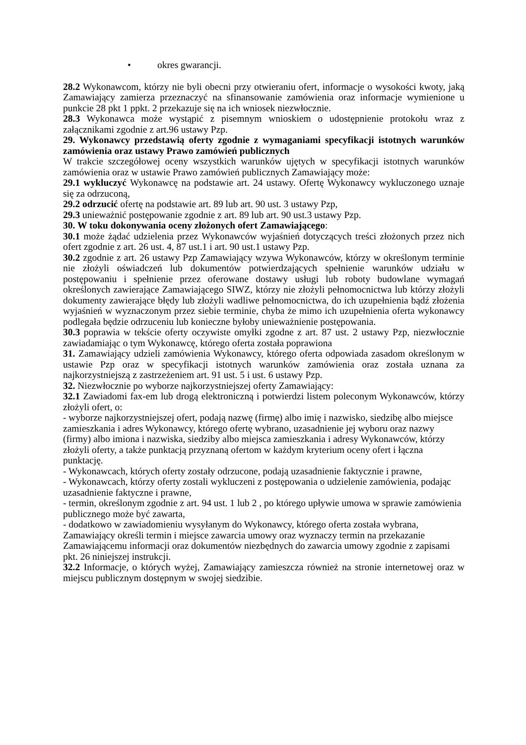• okres gwarancji.
28.2 Wykonawcom, którzy nie byli obecni przy otwieraniu ofert, informacje o wysokości kwoty, jaką Zamawiający zamierza przeznaczyć na sfinansowanie zamówienia oraz informacje wymienione u punkcie 28 pkt 1 ppkt. 2 przekazuje się na ich wniosek niezwłocznie.
28.3 Wykonawca może wystąpić z pisemnym wnioskiem o udostępnienie protokołu wraz z załącznikami zgodnie z art.96 ustawy Pzp.
29. Wykonawcy przedstawią oferty zgodnie z wymaganiami specyfikacji istotnych warunków zamówienia oraz ustawy Prawo zamówień publicznych
W trakcie szczegółowej oceny wszystkich warunków ujętych w specyfikacji istotnych warunków zamówienia oraz w ustawie Prawo zamówień publicznych Zamawiający może:
29.1 wykluczyć Wykonawcę na podstawie art. 24 ustawy. Ofertę Wykonawcy wykluczonego uznaje się za odrzuconą,
29.2 odrzucić ofertę na podstawie art. 89 lub art. 90 ust. 3 ustawy Pzp,
29.3 unieważnić postępowanie zgodnie z art. 89 lub art. 90 ust.3 ustawy Pzp.
30. W toku dokonywania oceny złożonych ofert Zamawiającego:
30.1 może żądać udzielenia przez Wykonawców wyjaśnień dotyczących treści złożonych przez nich ofert zgodnie z art. 26 ust. 4, 87 ust.1 i art. 90 ust.1 ustawy Pzp.
30.2 zgodnie z art. 26 ustawy Pzp Zamawiający wzywa Wykonawców, którzy w określonym terminie nie złożyli oświadczeń lub dokumentów potwierdzających spełnienie warunków udziału w postępowaniu i spełnienie przez oferowane dostawy usługi lub roboty budowlane wymagań określonych zawierające Zamawiającego SIWZ, którzy nie złożyli pełnomocnictwa lub którzy złożyli dokumenty zawierające błędy lub złożyli wadliwe pełnomocnictwa, do ich uzupełnienia bądź złożenia wyjaśnień w wyznaczonym przez siebie terminie, chyba że mimo ich uzupełnienia oferta wykonawcy podlegała będzie odrzuceniu lub konieczne byłoby unieważnienie postępowania.
30.3 poprawia w tekście oferty oczywiste omyłki zgodne z art. 87 ust. 2 ustawy Pzp, niezwłocznie zawiadamiając o tym Wykonawcę, którego oferta została poprawiona
31. Zamawiający udzieli zamówienia Wykonawcy, którego oferta odpowiada zasadom określonym w ustawie Pzp oraz w specyfikacji istotnych warunków zamówienia oraz została uznana za najkorzystniejszą z zastrzeżeniem art. 91 ust. 5 i ust. 6 ustawy Pzp.
32. Niezwłocznie po wyborze najkorzystniejszej oferty Zamawiający:
32.1 Zawiadomi fax-em lub drogą elektroniczną i potwierdzi listem poleconym Wykonawców, którzy złożyli ofert, o:
- wyborze najkorzystniejszej ofert, podają nazwę (firmę) albo imię i nazwisko, siedzibę albo miejsce zamieszkania i adres Wykonawcy, którego ofertę wybrano, uzasadnienie jej wyboru oraz nazwy (firmy) albo imiona i nazwiska, siedziby albo miejsca zamieszkania i adresy Wykonawców, którzy złożyli oferty, a także punktacją przyznaną ofertom w każdym kryterium oceny ofert i łączna punktację.
- Wykonawcach, których oferty zostały odrzucone, podają uzasadnienie faktycznie i prawne,
- Wykonawcach, którzy oferty zostali wykluczeni z postępowania o udzielenie zamówienia, podając uzasadnienie faktyczne i prawne,
- termin, określonym zgodnie z art. 94 ust. 1 lub 2 , po którego upływie umowa w sprawie zamówienia publicznego może być zawarta,
- dodatkowo w zawiadomieniu wysyłanym do Wykonawcy, którego oferta została wybrana, Zamawiający określi termin i miejsce zawarcia umowy oraz wyznaczy termin na przekazanie Zamawiającemu informacji oraz dokumentów niezbędnych do zawarcia umowy zgodnie z zapisami pkt. 26 niniejszej instrukcji.
32.2 Informacje, o których wyżej, Zamawiający zamieszcza również na stronie internetowej oraz w miejscu publicznym dostępnym w swojej siedzibie.